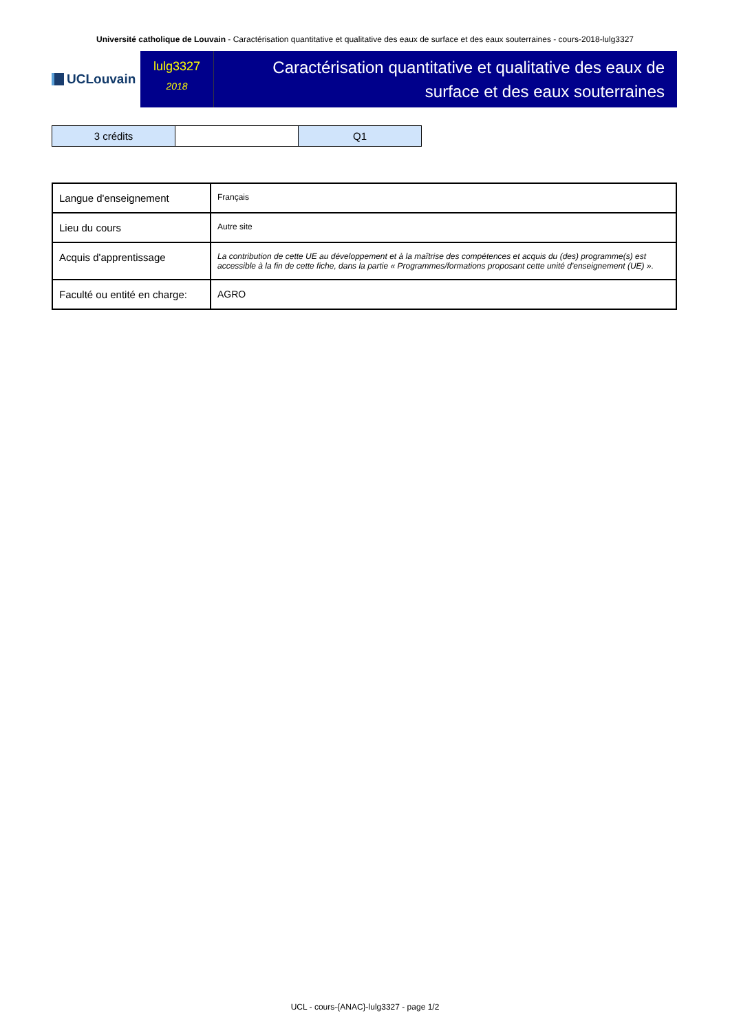Université catholique de Louvain - Caractérisation quantitative et qualitative des eaux de surface et des eaux souterraines - cours-2018-lulg3327
UCLouvain
lulg3327
2018
Caractérisation quantitative et qualitative des eaux de surface et des eaux souterraines
| 3 crédits | | Q1 |
| Langue d'enseignement | Français |
| Lieu du cours | Autre site |
| Acquis d'apprentissage | La contribution de cette UE au développement et à la maîtrise des compétences et acquis du (des) programme(s) est accessible à la fin de cette fiche, dans la partie « Programmes/formations proposant cette unité d'enseignement (UE) ». |
| Faculté ou entité en charge: | AGRO |
UCL - cours-{ANAC}-lulg3327 - page 1/2